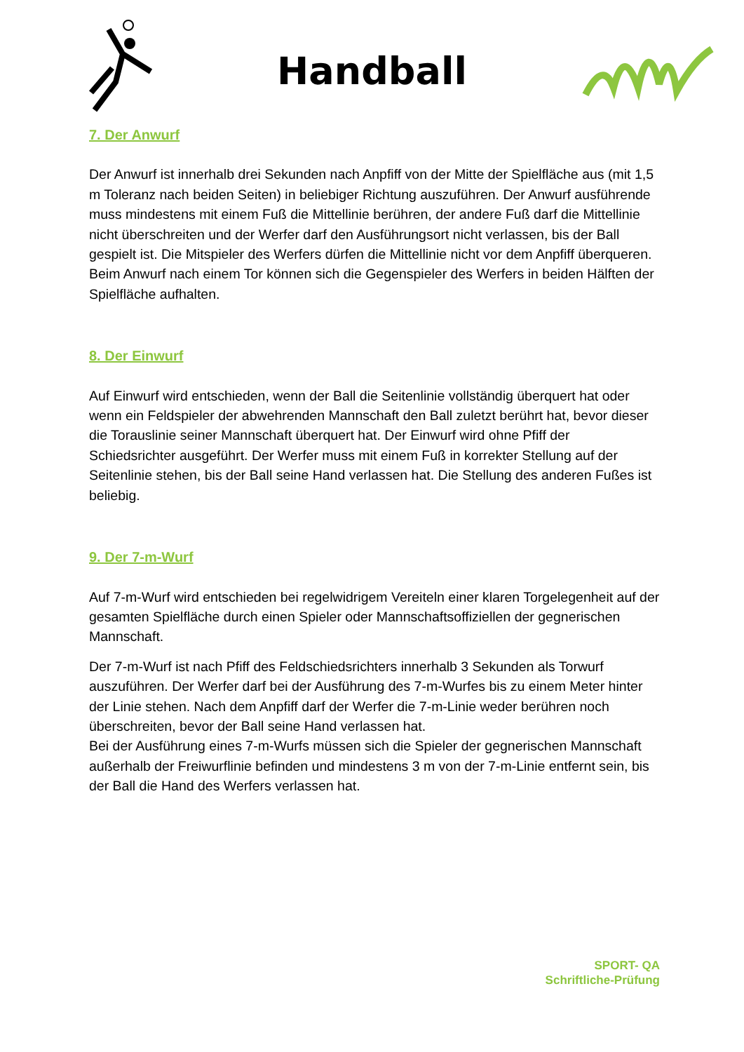Handball
7. Der Anwurf
Der Anwurf ist innerhalb drei Sekunden nach Anpfiff von der Mitte der Spielfläche aus (mit 1,5 m Toleranz nach beiden Seiten) in beliebiger Richtung auszuführen. Der Anwurf ausführende muss mindestens mit einem Fuß die Mittellinie berühren, der andere Fuß darf die Mittellinie nicht überschreiten und der Werfer darf den Ausführungsort nicht verlassen, bis der Ball gespielt ist. Die Mitspieler des Werfers dürfen die Mittellinie nicht vor dem Anpfiff überqueren. Beim Anwurf nach einem Tor können sich die Gegenspieler des Werfers in beiden Hälften der Spielfläche aufhalten.
8. Der Einwurf
Auf Einwurf wird entschieden, wenn der Ball die Seitenlinie vollständig überquert hat oder wenn ein Feldspieler der abwehrenden Mannschaft den Ball zuletzt berührt hat, bevor dieser die Torauslinie seiner Mannschaft überquert hat. Der Einwurf wird ohne Pfiff der Schiedsrichter ausgeführt. Der Werfer muss mit einem Fuß in korrekter Stellung auf der Seitenlinie stehen, bis der Ball seine Hand verlassen hat. Die Stellung des anderen Fußes ist beliebig.
9. Der 7-m-Wurf
Auf 7-m-Wurf wird entschieden bei regelwidrigem Vereiteln einer klaren Torgelegenheit auf der gesamten Spielfläche durch einen Spieler oder Mannschaftsoffiziellen der gegnerischen Mannschaft.
Der 7-m-Wurf ist nach Pfiff des Feldschiedsrichters innerhalb 3 Sekunden als Torwurf auszuführen. Der Werfer darf bei der Ausführung des 7-m-Wurfes bis zu einem Meter hinter der Linie stehen. Nach dem Anpfiff darf der Werfer die 7-m-Linie weder berühren noch überschreiten, bevor der Ball seine Hand verlassen hat.
Bei der Ausführung eines 7-m-Wurfs müssen sich die Spieler der gegnerischen Mannschaft außerhalb der Freiwurflinie befinden und mindestens 3 m von der 7-m-Linie entfernt sein, bis der Ball die Hand des Werfers verlassen hat.
SPORT- QA
Schriftliche-Prüfung